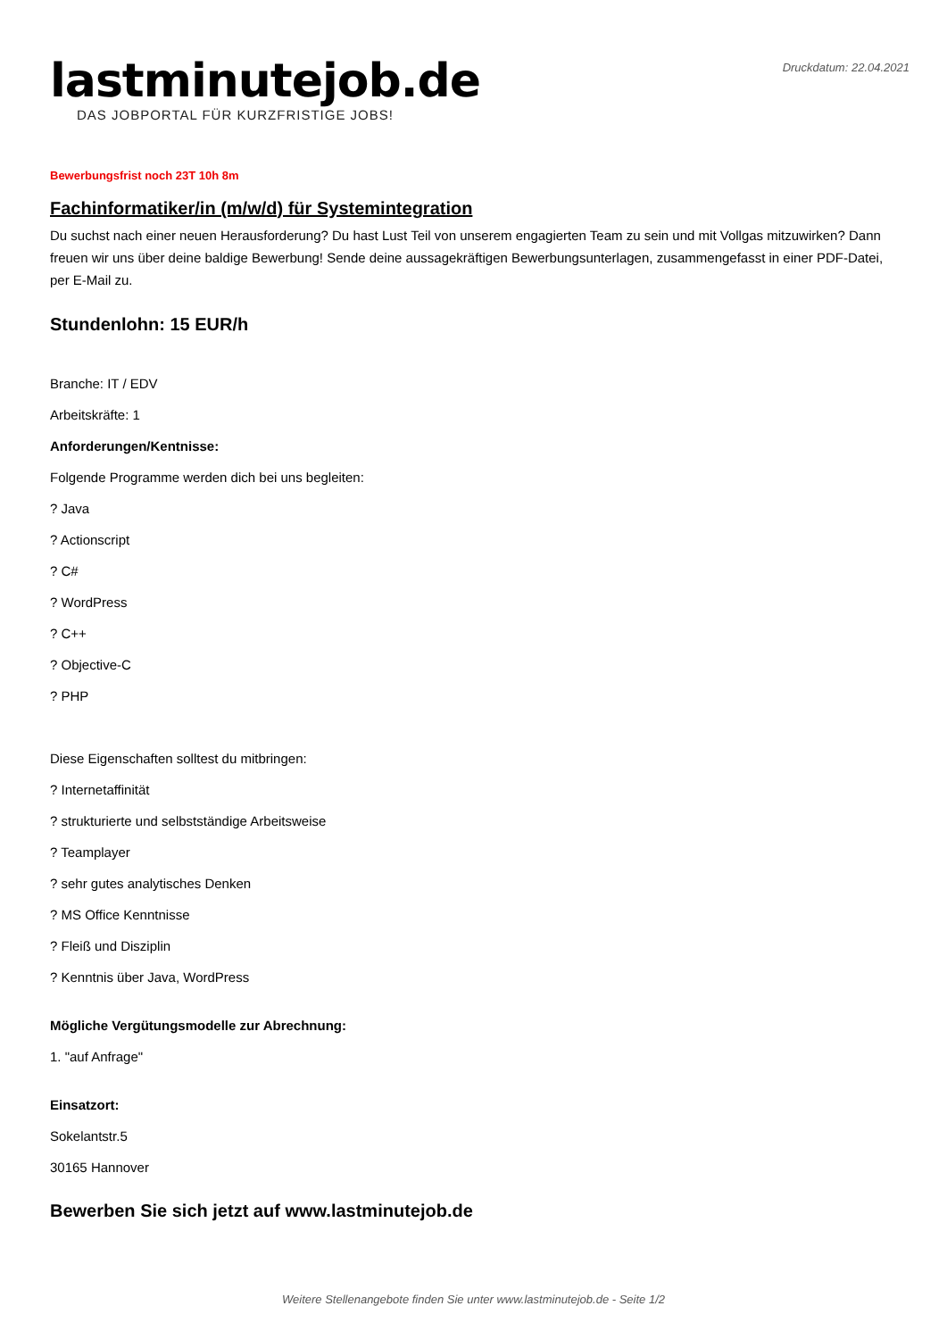Druckdatum: 22.04.2021
lastminutejob.de
DAS JOBPORTAL FÜR KURZFRISTIGE JOBS!
Bewerbungsfrist noch 23T 10h 8m
Fachinformatiker/in (m/w/d) für Systemintegration
Du suchst nach einer neuen Herausforderung? Du hast Lust Teil von unserem engagierten Team zu sein und mit Vollgas mitzuwirken? Dann freuen wir uns über deine baldige Bewerbung! Sende deine aussagekräftigen Bewerbungsunterlagen, zusammengefasst in einer PDF-Datei, per E-Mail zu.
Stundenlohn: 15 EUR/h
Branche: IT / EDV
Arbeitskräfte: 1
Anforderungen/Kentnisse:
Folgende Programme werden dich bei uns begleiten:
? Java
? Actionscript
? C#
? WordPress
? C++
? Objective-C
? PHP
Diese Eigenschaften solltest du mitbringen:
? Internetaffinität
? strukturierte und selbstständige Arbeitsweise
? Teamplayer
? sehr gutes analytisches Denken
? MS Office Kenntnisse
? Fleiß und Disziplin
? Kenntnis über Java, WordPress
Mögliche Vergütungsmodelle zur Abrechnung:
1. "auf Anfrage"
Einsatzort:
Sokelantstr.5
30165 Hannover
Bewerben Sie sich jetzt auf www.lastminutejob.de
Weitere Stellenangebote finden Sie unter www.lastminutejob.de - Seite 1/2